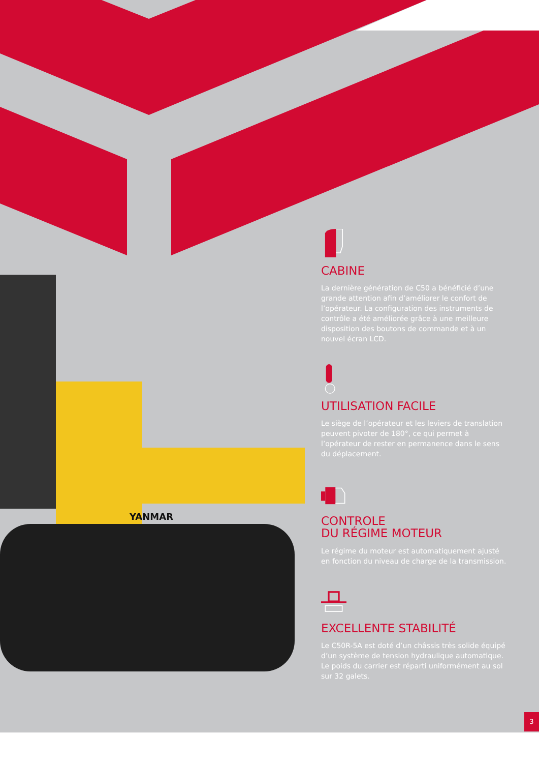YANMAR
CABINE
La dernière génération de C50 a bénéficié d’une grande attention afin d’améliorer le confort de l’opérateur. La configuration des instruments de contrôle a été améliorée grâce à une meilleure disposition des boutons de commande et à un nouvel écran LCD.
UTILISATION FACILE
Le siège de l’opérateur et les leviers de translation peuvent pivoter de 180°, ce qui permet à l’opérateur de rester en permanence dans le sens du déplacement.
CONTROLE
DU RÉGIME MOTEUR
Le régime du moteur est automatiquement ajusté en fonction du niveau de charge de la transmission.
EXCELLENTE STABILITÉ
Le C50R-5A est doté d’un châssis très solide équipé d’un système de tension hydraulique automatique. Le poids du carrier est réparti uniformément au sol sur 32 galets.
3